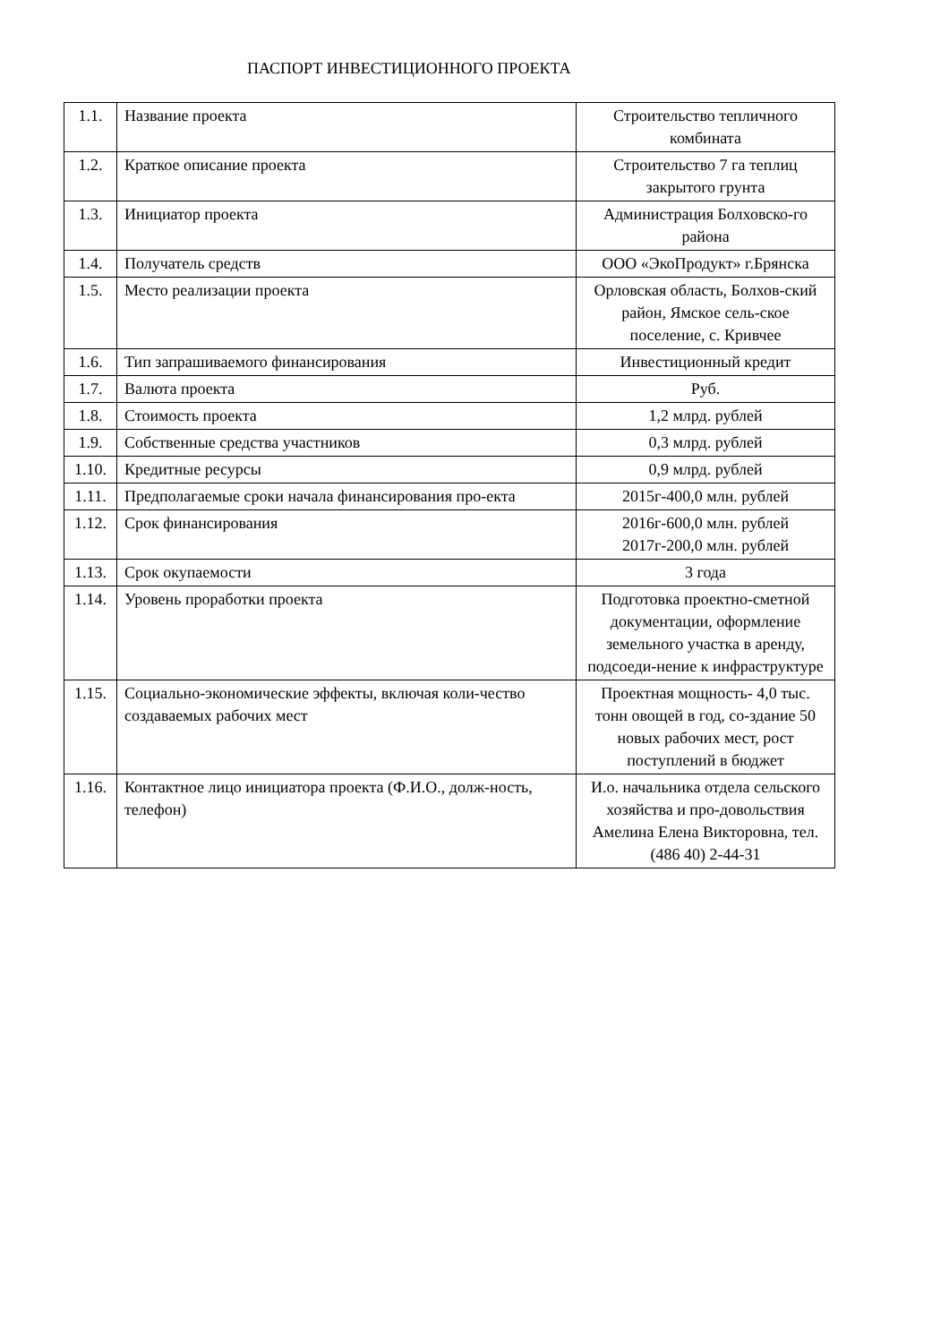ПАСПОРТ ИНВЕСТИЦИОННОГО ПРОЕКТА
| 1.1. | Название проекта | Строительство тепличного комбината |
| 1.2. | Краткое описание проекта | Строительство 7 га теплиц закрытого грунта |
| 1.3. | Инициатор проекта | Администрация Болховско-го района |
| 1.4. | Получатель средств | ООО «ЭкоПродукт» г.Брянска |
| 1.5. | Место реализации проекта | Орловская область, Болхов-ский район, Ямское сель-ское поселение, с. Кривчее |
| 1.6. | Тип запрашиваемого финансирования | Инвестиционный кредит |
| 1.7. | Валюта проекта | Руб. |
| 1.8. | Стоимость проекта | 1,2 млрд. рублей |
| 1.9. | Собственные средства участников | 0,3 млрд. рублей |
| 1.10. | Кредитные ресурсы | 0,9 млрд. рублей |
| 1.11. | Предполагаемые сроки начала финансирования про-екта | 2015г-400,0 млн. рублей |
| 1.12. | Срок финансирования | 2016г-600,0 млн. рублей 2017г-200,0 млн. рублей |
| 1.13. | Срок окупаемости | 3 года |
| 1.14. | Уровень проработки проекта | Подготовка проектно-сметной документации, оформление земельного участка в аренду, подсоеди-нение к инфраструктуре |
| 1.15. | Социально-экономические эффекты, включая коли-чество создаваемых рабочих мест | Проектная мощность- 4,0 тыс. тонн овощей в год, со-здание 50 новых рабочих мест, рост поступлений в бюджет |
| 1.16. | Контактное лицо инициатора проекта (Ф.И.О., долж-ность, телефон) | И.о. начальника отдела сельского хозяйства и про-довольствия Амелина Елена Викторовна, тел.(486 40) 2-44-31 |